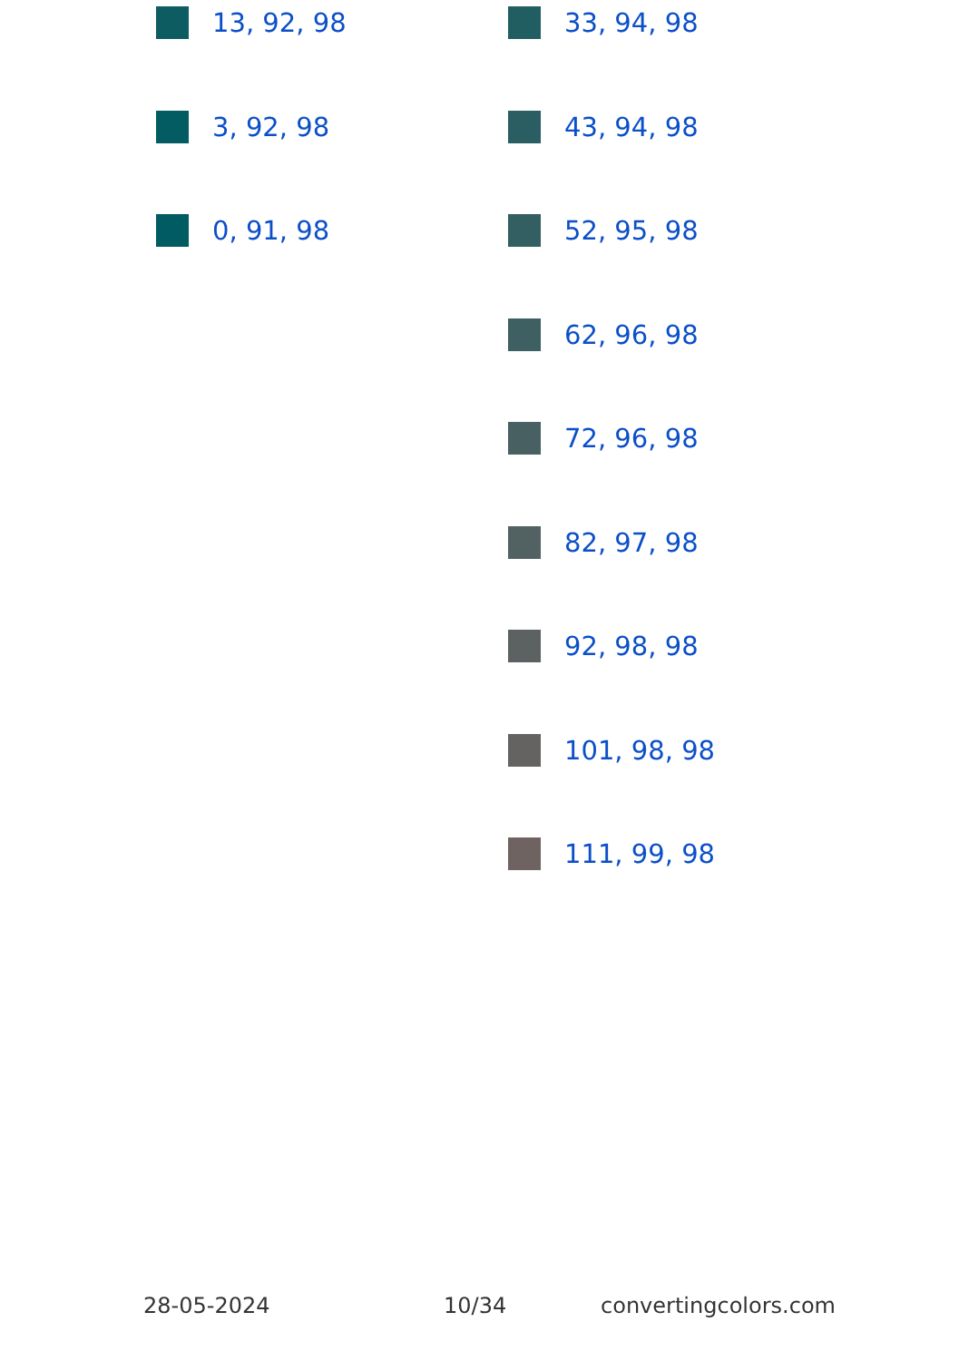13, 92, 98
3, 92, 98
0, 91, 98
33, 94, 98
43, 94, 98
52, 95, 98
62, 96, 98
72, 96, 98
82, 97, 98
92, 98, 98
101, 98, 98
111, 99, 98
28-05-2024 10/34 convertingcolors.com